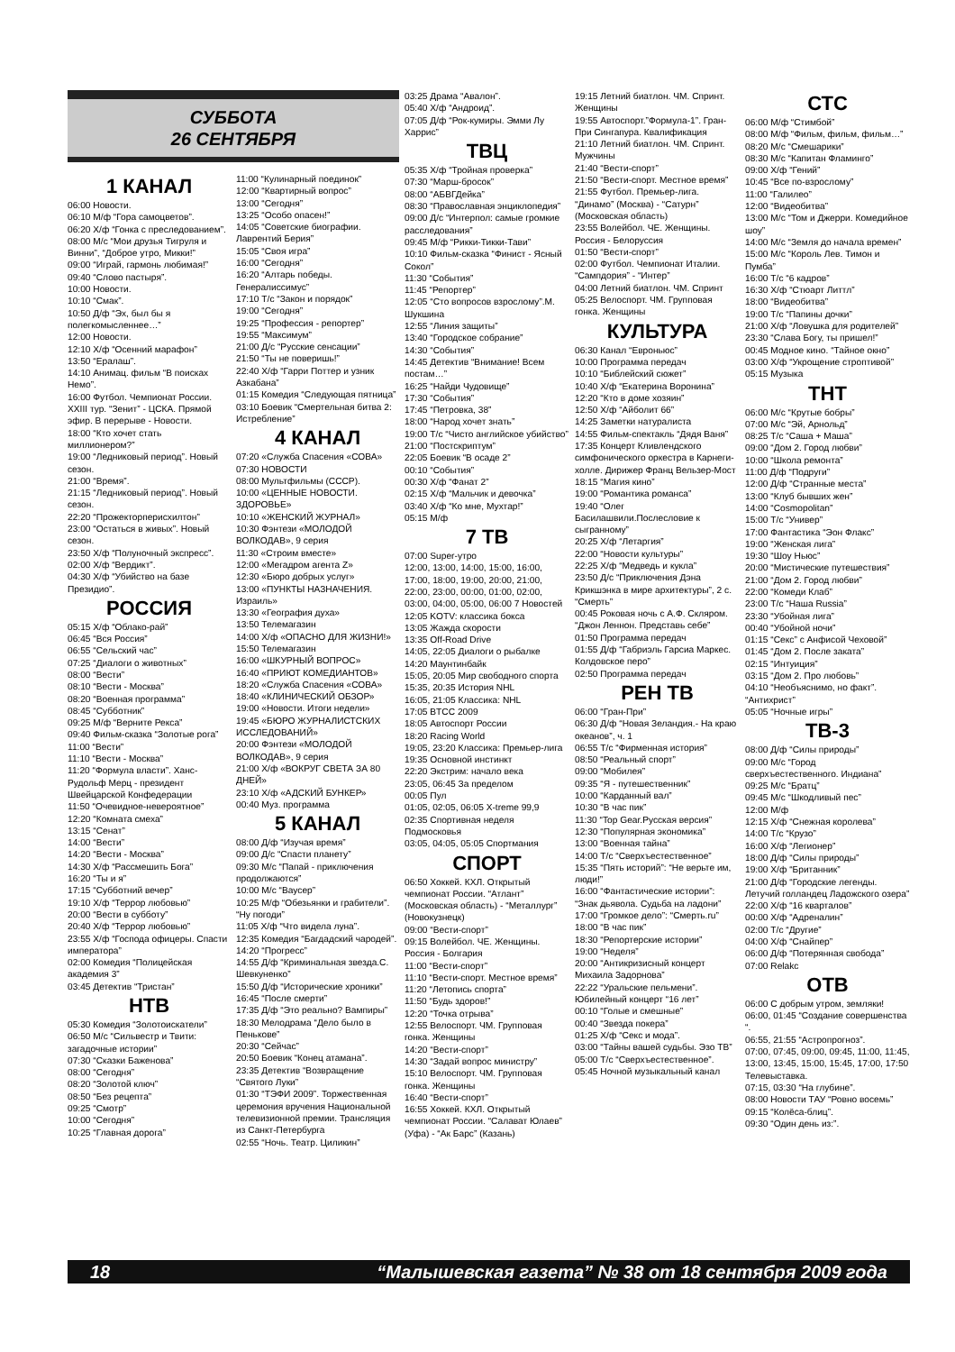СУББОТА
26 СЕНТЯБРЯ
1 КАНАЛ
06:00 Новости.
06:10 М/ф “Гора самоцветов”.
06:20 Х/ф “Гонка с преследованием”.
08:00 М/с “Мои друзья Тигруля и Винни”, “Доброе утро, Микки!”
09:00 “Играй, гармонь любимая!”
09:40 “Слово пастыря”.
10:00 Новости.
10:10 “Смак”.
10:50 Д/ф “Эх, был бы я полегкомысленнее…”
12:00 Новости.
12:10 Х/ф “Осенний марафон”
13:50 “Ералаш”.
14:10 Анимац. фильм “В поисках Немо”.
16:00 Футбол. Чемпионат России. XXIII тур. “Зенит” - ЦСКА. Прямой эфир. В перерыве - Новости.
18:00 “Кто хочет стать миллионером?”
19:00 “Ледниковый период”. Новый сезон.
21:00 “Время”.
21:15 “Ледниковый период”. Новый сезон.
22:20 “Прожекторперисхилтон”
23:00 “Остаться в живых”. Новый сезон.
23:50 Х/ф “Полуночный экспресс”.
02:00 Х/ф “Вердикт”.
04:30 Х/ф “Убийство на базе Президио”.
РОССИЯ
05:15 Х/ф “Облако-рай”
06:45 “Вся Россия”
06:55 “Сельский час”
07:25 “Диалоги о животных”
08:00 “Вести”
08:10 “Вести - Москва”
08:20 “Военная программа”
08:45 “Субботник”
09:25 М/ф “Верните Рекса”
09:40 Фильм-сказка “Золотые рога”
11:00 “Вести”
11:10 “Вести - Москва”
11:20 “Формула власти”. Ханс-Рудольф Мерц - президент Швейцарской Конфедерации
11:50 “Очевидное-невероятное”
12:20 “Комната смеха”
13:15 “Сенат”
14:00 “Вести”
14:20 “Вести - Москва”
14:30 Х/ф “Рассмешить Бога”
16:20 “Ты и я”
17:15 “Субботний вечер”
19:10 Х/ф “Террор любовью”
20:00 “Вести в субботу”
20:40 Х/ф “Террор любовью”
23:55 Х/ф “Господа офицеры. Спасти императора”
02:00 Комедия “Полицейская академия 3”
03:45 Детектив “Тристан”
НТВ
05:30 Комедия “Золотоискатели”
06:50 М/с “Сильвестр и Твити: загадочные истории”
07:30 “Сказки Баженова”
08:00 “Сегодня”
08:20 “Золотой ключ”
08:50 “Без рецепта”
09:25 “Смотр”
10:00 “Сегодня”
10:25 “Главная дорога”
11:00 “Кулинарный поединок”
12:00 “Квартирный вопрос”
13:00 “Сегодня”
13:25 “Особо опасен!”
14:05 “Советские биографии. Лаврентий Берия”
15:05 “Своя игра”
16:00 “Сегодня”
16:20 “Алтарь победы. Генералиссимус”
17:10 Т/с “Закон и порядок”
19:00 “Сегодня”
19:25 “Профессия - репортер”
19:55 “Максимум”
21:00 Д/с “Русские сенсации”
21:50 “Ты не поверишь!”
22:40 Х/ф “Гарри Поттер и узник Азкабана”
01:15 Комедия “Следующая пятница”
03:10 Боевик “Смертельная битва 2: Истребление”
4 КАНАЛ
07:20 «Служба Спасения «СОВА»
07:30 НОВОСТИ
08:00 Мультфильмы (СССР).
10:00 «ЦЕННЫЕ НОВОСТИ. ЗДОРОВЬЕ»
10:10 «ЖЕНСКИЙ ЖУРНАЛ»
10:30 Фэнтези «МОЛОДОЙ ВОЛКОДАВ», 9 серия
11:30 «Строим вместе»
12:00 «Мегадром агента Z»
12:30 «Бюро добрых услуг»
13:00 «ПУНКТЫ НАЗНАЧЕНИЯ. Израиль»
13:30 «География духа»
13:50 Телемагазин
14:00 Х/ф «ОПАСНО ДЛЯ ЖИЗНИ!»
15:50 Телемагазин
16:00 «ШКУРНЫЙ ВОПРОС»
16:40 «ПРИЮТ КОМЕДИАНТОВ»
18:20 «Служба Спасения «СОВА»
18:40 «КЛИНИЧЕСКИЙ ОБЗОР»
19:00 «Новости. Итоги недели»
19:45 «БЮРО ЖУРНАЛИСТСКИХ ИССЛЕДОВАНИЙ»
20:00 Фэнтези «МОЛОДОЙ ВОЛКОДАВ», 9 серия
21:00 Х/ф «ВОКРУГ СВЕТА ЗА 80 ДНЕЙ»
23:10 Х/ф «АДСКИЙ БУНКЕР»
00:40 Муз. программа
5 КАНАЛ
08:00 Д/ф “Изучая время”
09:00 Д/с “Спасти планету”
09:30 М/с “Папай - приключения продолжаются”
10:00 М/с “Ваусер”
10:25 М/ф “Обезьянки и грабители”. “Ну погоди”
11:05 Х/ф “Что видела луна”.
12:35 Комедия “Багдадский чародей”.
14:20 “Прогресс”
14:55 Д/ф “Криминальная звезда.С. Шевкуненко”
15:50 Д/ф “Исторические хроники”
16:45 “После смерти”
17:35 Д/ф “Это реально? Вампиры”
18:30 Мелодрама “Дело было в Пенькове”
20:30 “Сейчас”
20:50 Боевик “Конец атамана”.
23:35 Детектив “Возвращение “Святого Луки”
01:30 “ТЭФИ 2009”. Торжественная церемония вручения Национальной телевизионной премии. Трансляция из Санкт-Петербурга
02:55 “Ночь. Театр. Циликин”
03:25 Драма “Авалон”.
05:40 Х/ф “Андроид”.
07:05 Д/ф “Рок-кумиры. Эмми Лу Харрис”
ТВЦ
05:35 Х/ф “Тройная проверка”
07:30 “Марш-бросок”
08:00 “АБВГДейка”
08:30 “Православная энциклопедия”
09:00 Д/с “Интерпол: самые громкие расследования”
09:45 М/ф “Рикки-Тикки-Тави”
10:10 Фильм-сказка “Финист - Ясный Сокол”
11:30 “События”
11:45 “Репортер”
12:05 “Сто вопросов взрослому”.М. Шукшина
12:55 “Линия защиты”
13:40 “Городское собрание”
14:30 “События”
14:45 Детектив “Внимание! Всем постам…”
16:25 “Найди Чудовище”
17:30 “События”
17:45 “Петровка, 38”
18:00 “Народ хочет знать”
19:00 Т/с “Чисто английское убийство”
21:00 “Постскриптум”
22:05 Боевик “В осаде 2”
00:10 “События”
00:30 Х/ф “Фанат 2”
02:15 Х/ф “Мальчик и девочка”
03:40 Х/ф “Ко мне, Мухтар!”
05:15 М/ф
7 ТВ
07:00 Super-утро
12:00, 13:00, 14:00, 15:00, 16:00, 17:00, 18:00, 19:00, 20:00, 21:00, 22:00, 23:00, 00:00, 01:00, 02:00, 03:00, 04:00, 05:00, 06:00 7 Новостей
12:05 KOTV: классика бокса
13:05 Жажда скорости
13:35 Off-Road Drive
14:05, 22:05 Диалоги о рыбалке
14:20 Маунтинбайк
15:05, 20:05 Мир свободного спорта
15:35, 20:35 История NHL
16:05, 21:05 Классика: NHL
17:05 BTCC 2009
18:05 Автоспорт России
18:20 Racing World
19:05, 23:20 Классика: Премьер-лига
19:35 Основной инстинкт
22:20 Экстрим: начало века
23:05, 06:45 За пределом
00:05 Пул
01:05, 02:05, 06:05 X-treme 99,9
02:35 Спортивная неделя Подмосковья
03:05, 04:05, 05:05 Спортмания
СПОРТ
06:50 Хоккей. КХЛ. Открытый чемпионат России. “Атлант” (Московская область) - “Металлург” (Новокузнецк)
09:00 “Вести-спорт”
09:15 Волейбол. ЧЕ. Женщины. Россия - Болгария
11:00 “Вести-спорт”
11:10 “Вести-спорт. Местное время”
11:20 “Летопись спорта”
11:50 “Будь здоров!”
12:20 “Точка отрыва”
12:55 Велоспорт. ЧМ. Групповая гонка. Женщины
14:20 “Вести-спорт”
14:30 “Задай вопрос министру”
15:10 Велоспорт. ЧМ. Групповая гонка. Женщины
16:40 “Вести-спорт”
16:55 Хоккей. КХЛ. Открытый чемпионат России. “Салават Юлаев” (Уфа) - “Ак Барс” (Казань)
19:15 Летний биатлон. ЧМ. Спринт. Женщины
19:55 Автоспорт.”Формула-1”. Гран-При Сингапура. Квалификация
21:10 Летний биатлон. ЧМ. Спринт. Мужчины
21:40 “Вести-спорт”
21:50 “Вести-спорт. Местное время”
21:55 Футбол. Премьер-лига. “Динамо” (Москва) - “Сатурн” (Московская область)
23:55 Волейбол. ЧЕ. Женщины. Россия - Белоруссия
01:50 “Вести-спорт”
02:00 Футбол. Чемпионат Италии. “Сампдория” - “Интер”
04:00 Летний биатлон. ЧМ. Спринт
05:25 Велоспорт. ЧМ. Групповая гонка. Женщины
КУЛЬТУРА
06:30 Канал “Евроньюс”
10:00 Программа передач
10:10 “Библейский сюжет”
10:40 Х/ф “Екатерина Воронина”
12:20 “Кто в доме хозяин”
12:50 Х/ф “Айболит 66”
14:25 Заметки натуралиста
14:55 Фильм-спектакль “Дядя Ваня”
17:35 Концерт Кливлендского симфонического оркестра в Карнеги-холле. Дирижер Франц Вельзер-Мост
18:15 “Магия кино”
19:00 “Романтика романса”
19:40 “Олег Басилашвили.Послесловие к сыгранному”
20:25 Х/ф “Летаргия”
22:00 “Новости культуры”
22:25 Х/ф “Медведь и кукла”
23:50 Д/с “Приключения Дэна Крикшэнка в мире архитектуры”, 2 с. “Смерть”
00:45 Роковая ночь с А.Ф. Скляром. “Джон Леннон. Представь себе”
01:50 Программа передач
01:55 Д/ф “Габриэль Гарсиа Маркес. Колдовское перо”
02:50 Программа передач
РЕН ТВ
06:00 “Гран-При”
06:30 Д/ф “Новая Зеландия.- На краю океанов”, ч. 1
06:55 Т/с “Фирменная история”
08:50 “Реальный спорт”
09:00 “Мобилея”
09:35 “Я - путешественник”
10:00 “Карданный вал”
10:30 “В час пик”
11:30 “Top Gear.Русская версия”
12:30 “Популярная экономика”
13:00 “Военная тайна”
14:00 Т/с “Сверхъестественное”
15:35 “Пять историй”: “Не верьте им, люди!”
16:00 “Фантастические истории”: “Знак дьявола. Судьба на ладони”
17:00 “Громкое дело”: “Смерть.ru”
18:00 “В час пик”
18:30 “Репортерские истории”
19:00 “Неделя”
20:00 “Антикризисный концерт Михаила Задорнова”
22:22 “Уральские пельмени”. Юбилейный концерт “16 лет”
00:10 “Голые и смешные”
00:40 “Звезда покера”
01:25 Х/ф “Секс и мода”.
03:00 “Тайны вашей судьбы. Эзо ТВ”
05:00 Т/с “Сверхъестественное”.
05:45 Ночной музыкальный канал
СТС
06:00 М/ф “Стимбой”
08:00 М/ф “Фильм, фильм, фильм…”
08:20 М/с “Смешарики”
08:30 М/с “Капитан Фламинго”
09:00 Х/ф “Гений”
10:45 “Все по-взрослому”
11:00 “Галилео”
12:00 “Видеобитва”
13:00 М/с “Том и Джерри. Комедийное шоу”
14:00 М/с “Земля до начала времен”
15:00 М/с “Король Лев. Тимон и Пумба”
16:00 Т/с “6 кадров”
16:30 Х/ф “Стюарт Литтл”
18:00 “Видеобитва”
19:00 Т/с “Папины дочки”
21:00 Х/ф “Ловушка для родителей”
23:30 “Слава Богу, ты пришел!”
00:45 Модное кино. “Тайное окно”
03:00 Х/ф “Укрощение строптивой”
05:15 Музыка
ТНТ
06:00 М/с “Крутые бобры”
07:00 М/с “Эй, Арнольд”
08:25 Т/с “Саша + Маша”
09:00 “Дом 2. Город любви”
10:00 “Школа ремонта”
11:00 Д/ф “Подруги”
12:00 Д/ф “Странные места”
13:00 “Клуб бывших жен”
14:00 “Cosmopolitan”
15:00 Т/с “Универ”
17:00 Фантастика “Эон Флакс”
19:00 “Женская лига”
19:30 “Шоу Ньюс”
20:00 “Мистические путешествия”
21:00 “Дом 2. Город любви”
22:00 “Комеди Клаб”
23:00 Т/с “Наша Russia”
23:30 “Убойная лига”
00:40 “Убойной ночи”
01:15 “Секс” с Анфисой Чеховой”
01:45 “Дом 2. После заката”
02:15 “Интуиция”
03:15 “Дом 2. Про любовь”
04:10 “Необъяснимо, но факт”. “Антихрист”
05:05 “Ночные игры”
ТВ-3
08:00 Д/ф “Силы природы”
09:00 М/с “Город сверхъестественного. Индиана”
09:25 М/с “Братц”
09:45 М/с “Шкодливый пес”
12:00 М/ф
12:15 Х/ф “Снежная королева”
14:00 Т/с “Крузо”
16:00 Х/ф “Легионер”
18:00 Д/ф “Силы природы”
19:00 Х/ф “Британник”
21:00 Д/ф “Городские легенды. Летучий голландец Ладожского озера”
22:00 Х/ф “16 кварталов”
00:00 Х/ф “Адреналин”
02:00 Т/с “Другие”
04:00 Х/ф “Снайпер”
06:00 Д/ф “Потерянная свобода”
07:00 Relakc
ОТВ
06:00 С добрым утром, земляки!
06:00, 01:45 “Создание совершенства “.
06:55, 21:55 “Астропрогноз”.
07:00, 07:45, 09:00, 09:45, 11:00, 11:45, 13:00, 13:45, 15:00, 15:45, 17:00, 17:50 Телевыставка.
07:15, 03:30 “На глубине”.
08:00 Новости ТАУ “Ровно восемь”
09:15 “Колёса-блиц”.
09:30 “Один день из:”.
18 “Малышевская газета” № 38 от 18 сентября 2009 года